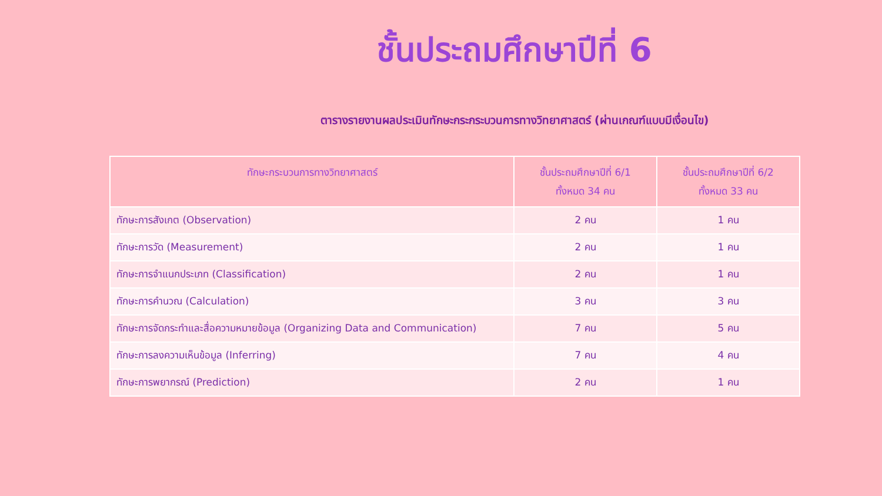ชั้นประถมศึกษาปีที่ 6
ตารางรายงานผลประเมินทักษะกระกระบวนการทางวิทยาศาสตร์ (ผ่านเกณฑ์แบบมีเงื่อนไข)
| ทักษะกระบวนการทางวิทยาศาสตร์ | ชั้นประถมศึกษาปีที่ 6/1 ทั้งหมด 34 คน | ชั้นประถมศึกษาปีที่ 6/2 ทั้งหมด 33 คน |
| --- | --- | --- |
| ทักษะการสังเกต (Observation) | 2 คน | 1 คน |
| ทักษะการวัด (Measurement) | 2 คน | 1 คน |
| ทักษะการจำแนกประเภท (Classification) | 2 คน | 1 คน |
| ทักษะการคำนวณ (Calculation) | 3 คน | 3 คน |
| ทักษะการจัดกระทำและสื่อความหมายข้อมูล (Organizing Data and Communication) | 7 คน | 5 คน |
| ทักษะการลงความเห็นข้อมูล (Inferring) | 7 คน | 4 คน |
| ทักษะการพยากรณ์ (Prediction) | 2 คน | 1 คน |